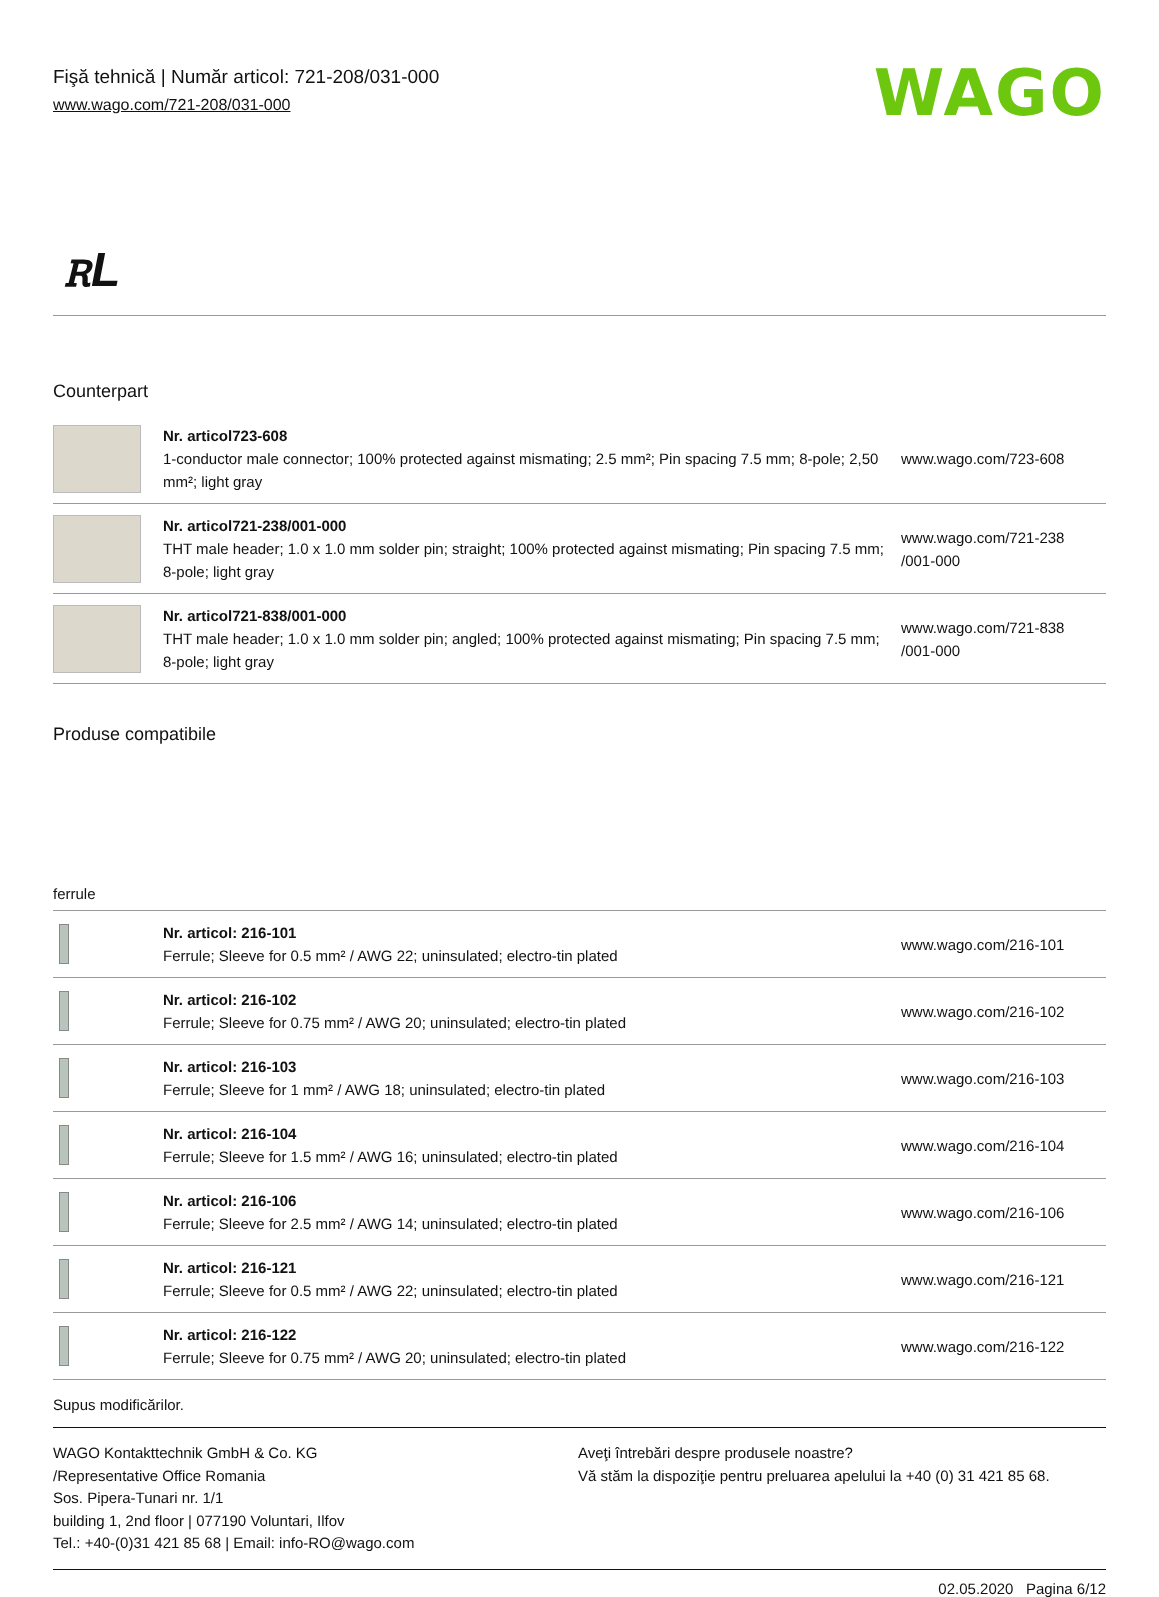Fişă tehnică | Număr articol: 721-208/031-000
www.wago.com/721-208/031-000
WAGO
ꭱL
Counterpart
| | Nr. articol723-608 1-conductor male connector; 100% protected against mismating; 2.5 mm²; Pin spacing 7.5 mm; 8-pole; 2,50 mm²; light gray | www.wago.com/723-608 |
| | Nr. articol721-238/001-000 THT male header; 1.0 x 1.0 mm solder pin; straight; 100% protected against mismating; Pin spacing 7.5 mm; 8-pole; light gray | www.wago.com/721-238 /001-000 |
| | Nr. articol721-838/001-000 THT male header; 1.0 x 1.0 mm solder pin; angled; 100% protected against mismating; Pin spacing 7.5 mm; 8-pole; light gray | www.wago.com/721-838 /001-000 |
Produse compatibile
ferrule
| | Nr. articol: 216-101 Ferrule; Sleeve for 0.5 mm² / AWG 22; uninsulated; electro-tin plated | www.wago.com/216-101 |
| | Nr. articol: 216-102 Ferrule; Sleeve for 0.75 mm² / AWG 20; uninsulated; electro-tin plated | www.wago.com/216-102 |
| | Nr. articol: 216-103 Ferrule; Sleeve for 1 mm² / AWG 18; uninsulated; electro-tin plated | www.wago.com/216-103 |
| | Nr. articol: 216-104 Ferrule; Sleeve for 1.5 mm² / AWG 16; uninsulated; electro-tin plated | www.wago.com/216-104 |
| | Nr. articol: 216-106 Ferrule; Sleeve for 2.5 mm² / AWG 14; uninsulated; electro-tin plated | www.wago.com/216-106 |
| | Nr. articol: 216-121 Ferrule; Sleeve for 0.5 mm² / AWG 22; uninsulated; electro-tin plated | www.wago.com/216-121 |
| | Nr. articol: 216-122 Ferrule; Sleeve for 0.75 mm² / AWG 20; uninsulated; electro-tin plated | www.wago.com/216-122 |
Supus modificărilor.
WAGO Kontakttechnik GmbH & Co. KG
/Representative Office Romania
Sos. Pipera-Tunari nr. 1/1
building 1, 2nd floor | 077190 Voluntari, Ilfov
Tel.: +40-(0)31 421 85 68 | Email: info-RO@wago.com
Aveţi întrebări despre produsele noastre?
Vă stăm la dispoziţie pentru preluarea apelului la +40 (0) 31 421 85 68.
02.05.2020 Pagina 6/12